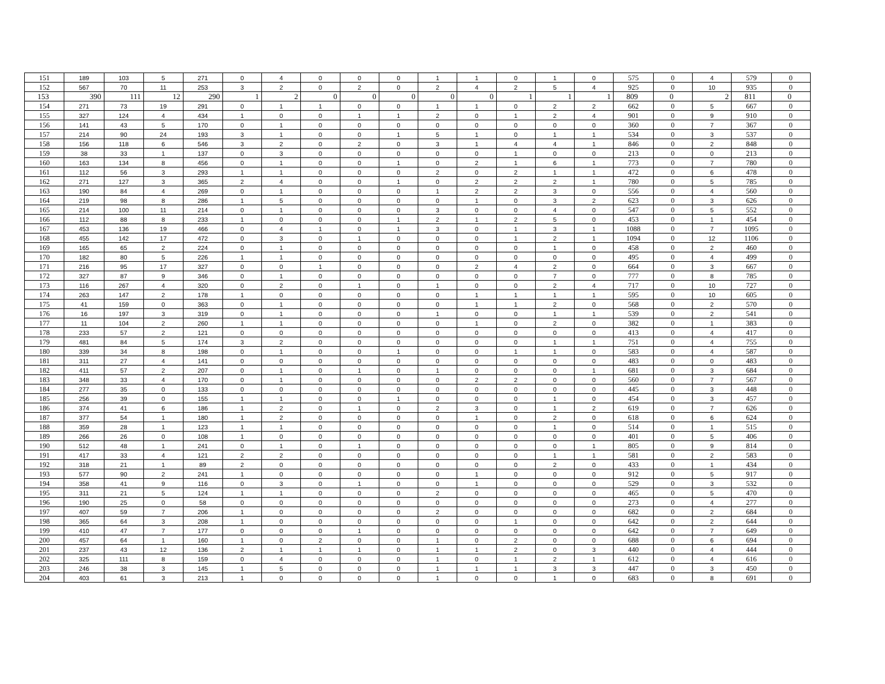| 151 | 189 | 103 | 5 | 271 | 0 | 4 | 0 | 0 | 0 | 1 | 1 | 0 | 1 | 0 | 575 | 0 | 4 | 579 | 0 |
| 152 | 567 | 70 | 11 | 253 | 3 | 2 | 0 | 2 | 0 | 2 | 4 | 2 | 5 | 4 | 925 | 0 | 10 | 935 | 0 |
| 153 | 390 | 111 | 12 | 290 | 1 | 2 | 0 | 0 | 0 | 0 | 0 | 1 | 1 | 1 | 809 | 0 | 2 | 811 | 0 |
| 154 | 271 | 73 | 19 | 291 | 0 | 1 | 1 | 0 | 0 | 1 | 1 | 0 | 2 | 2 | 662 | 0 | 5 | 667 | 0 |
| 155 | 327 | 124 | 4 | 434 | 1 | 0 | 0 | 1 | 1 | 2 | 0 | 1 | 2 | 4 | 901 | 0 | 9 | 910 | 0 |
| 156 | 141 | 43 | 5 | 170 | 0 | 1 | 0 | 0 | 0 | 0 | 0 | 0 | 0 | 0 | 360 | 0 | 7 | 367 | 0 |
| 157 | 214 | 90 | 24 | 193 | 3 | 1 | 0 | 0 | 1 | 5 | 1 | 0 | 1 | 1 | 534 | 0 | 3 | 537 | 0 |
| 158 | 156 | 118 | 6 | 546 | 3 | 2 | 0 | 2 | 0 | 3 | 1 | 4 | 4 | 1 | 846 | 0 | 2 | 848 | 0 |
| 159 | 38 | 33 | 1 | 137 | 0 | 3 | 0 | 0 | 0 | 0 | 0 | 1 | 0 | 0 | 213 | 0 | 0 | 213 | 0 |
| 160 | 163 | 134 | 8 | 456 | 0 | 1 | 0 | 0 | 1 | 0 | 2 | 1 | 6 | 1 | 773 | 0 | 7 | 780 | 0 |
| 161 | 112 | 56 | 3 | 293 | 1 | 1 | 0 | 0 | 0 | 2 | 0 | 2 | 1 | 1 | 472 | 0 | 6 | 478 | 0 |
| 162 | 271 | 127 | 3 | 365 | 2 | 4 | 0 | 0 | 1 | 0 | 2 | 2 | 2 | 1 | 780 | 0 | 5 | 785 | 0 |
| 163 | 190 | 84 | 4 | 269 | 0 | 1 | 0 | 0 | 0 | 1 | 2 | 2 | 3 | 0 | 556 | 0 | 4 | 560 | 0 |
| 164 | 219 | 98 | 8 | 286 | 1 | 5 | 0 | 0 | 0 | 0 | 1 | 0 | 3 | 2 | 623 | 0 | 3 | 626 | 0 |
| 165 | 214 | 100 | 11 | 214 | 0 | 1 | 0 | 0 | 0 | 3 | 0 | 0 | 4 | 0 | 547 | 0 | 5 | 552 | 0 |
| 166 | 112 | 88 | 8 | 233 | 1 | 0 | 0 | 0 | 1 | 2 | 1 | 2 | 5 | 0 | 453 | 0 | 1 | 454 | 0 |
| 167 | 453 | 136 | 19 | 466 | 0 | 4 | 1 | 0 | 1 | 3 | 0 | 1 | 3 | 1 | 1088 | 0 | 7 | 1095 | 0 |
| 168 | 455 | 142 | 17 | 472 | 0 | 3 | 0 | 1 | 0 | 0 | 0 | 1 | 2 | 1 | 1094 | 0 | 12 | 1106 | 0 |
| 169 | 165 | 65 | 2 | 224 | 0 | 1 | 0 | 0 | 0 | 0 | 0 | 0 | 1 | 0 | 458 | 0 | 2 | 460 | 0 |
| 170 | 182 | 80 | 5 | 226 | 1 | 1 | 0 | 0 | 0 | 0 | 0 | 0 | 0 | 0 | 495 | 0 | 4 | 499 | 0 |
| 171 | 216 | 95 | 17 | 327 | 0 | 0 | 1 | 0 | 0 | 0 | 2 | 4 | 2 | 0 | 664 | 0 | 3 | 667 | 0 |
| 172 | 327 | 87 | 9 | 346 | 0 | 1 | 0 | 0 | 0 | 0 | 0 | 0 | 7 | 0 | 777 | 0 | 8 | 785 | 0 |
| 173 | 116 | 267 | 4 | 320 | 0 | 2 | 0 | 1 | 0 | 1 | 0 | 0 | 2 | 4 | 717 | 0 | 10 | 727 | 0 |
| 174 | 263 | 147 | 2 | 178 | 1 | 0 | 0 | 0 | 0 | 0 | 1 | 1 | 1 | 1 | 595 | 0 | 10 | 605 | 0 |
| 175 | 41 | 159 | 0 | 363 | 0 | 1 | 0 | 0 | 0 | 0 | 1 | 1 | 2 | 0 | 568 | 0 | 2 | 570 | 0 |
| 176 | 16 | 197 | 3 | 319 | 0 | 1 | 0 | 0 | 0 | 1 | 0 | 0 | 1 | 1 | 539 | 0 | 2 | 541 | 0 |
| 177 | 11 | 104 | 2 | 260 | 1 | 1 | 0 | 0 | 0 | 0 | 1 | 0 | 2 | 0 | 382 | 0 | 1 | 383 | 0 |
| 178 | 233 | 57 | 2 | 121 | 0 | 0 | 0 | 0 | 0 | 0 | 0 | 0 | 0 | 0 | 413 | 0 | 4 | 417 | 0 |
| 179 | 481 | 84 | 5 | 174 | 3 | 2 | 0 | 0 | 0 | 0 | 0 | 0 | 1 | 1 | 751 | 0 | 4 | 755 | 0 |
| 180 | 339 | 34 | 8 | 198 | 0 | 1 | 0 | 0 | 1 | 0 | 0 | 1 | 1 | 0 | 583 | 0 | 4 | 587 | 0 |
| 181 | 311 | 27 | 4 | 141 | 0 | 0 | 0 | 0 | 0 | 0 | 0 | 0 | 0 | 0 | 483 | 0 | 0 | 483 | 0 |
| 182 | 411 | 57 | 2 | 207 | 0 | 1 | 0 | 1 | 0 | 1 | 0 | 0 | 0 | 1 | 681 | 0 | 3 | 684 | 0 |
| 183 | 348 | 33 | 4 | 170 | 0 | 1 | 0 | 0 | 0 | 0 | 2 | 2 | 0 | 0 | 560 | 0 | 7 | 567 | 0 |
| 184 | 277 | 35 | 0 | 133 | 0 | 0 | 0 | 0 | 0 | 0 | 0 | 0 | 0 | 0 | 445 | 0 | 3 | 448 | 0 |
| 185 | 256 | 39 | 0 | 155 | 1 | 1 | 0 | 0 | 1 | 0 | 0 | 0 | 1 | 0 | 454 | 0 | 3 | 457 | 0 |
| 186 | 374 | 41 | 6 | 186 | 1 | 2 | 0 | 1 | 0 | 2 | 3 | 0 | 1 | 2 | 619 | 0 | 7 | 626 | 0 |
| 187 | 377 | 54 | 1 | 180 | 1 | 2 | 0 | 0 | 0 | 0 | 1 | 0 | 2 | 0 | 618 | 0 | 6 | 624 | 0 |
| 188 | 359 | 28 | 1 | 123 | 1 | 1 | 0 | 0 | 0 | 0 | 0 | 0 | 1 | 0 | 514 | 0 | 1 | 515 | 0 |
| 189 | 266 | 26 | 0 | 108 | 1 | 0 | 0 | 0 | 0 | 0 | 0 | 0 | 0 | 0 | 401 | 0 | 5 | 406 | 0 |
| 190 | 512 | 48 | 1 | 241 | 0 | 1 | 0 | 1 | 0 | 0 | 0 | 0 | 0 | 1 | 805 | 0 | 9 | 814 | 0 |
| 191 | 417 | 33 | 4 | 121 | 2 | 2 | 0 | 0 | 0 | 0 | 0 | 0 | 1 | 1 | 581 | 0 | 2 | 583 | 0 |
| 192 | 318 | 21 | 1 | 89 | 2 | 0 | 0 | 0 | 0 | 0 | 0 | 0 | 2 | 0 | 433 | 0 | 1 | 434 | 0 |
| 193 | 577 | 90 | 2 | 241 | 1 | 0 | 0 | 0 | 0 | 0 | 1 | 0 | 0 | 0 | 912 | 0 | 5 | 917 | 0 |
| 194 | 358 | 41 | 9 | 116 | 0 | 3 | 0 | 1 | 0 | 0 | 1 | 0 | 0 | 0 | 529 | 0 | 3 | 532 | 0 |
| 195 | 311 | 21 | 5 | 124 | 1 | 1 | 0 | 0 | 0 | 2 | 0 | 0 | 0 | 0 | 465 | 0 | 5 | 470 | 0 |
| 196 | 190 | 25 | 0 | 58 | 0 | 0 | 0 | 0 | 0 | 0 | 0 | 0 | 0 | 0 | 273 | 0 | 4 | 277 | 0 |
| 197 | 407 | 59 | 7 | 206 | 1 | 0 | 0 | 0 | 0 | 2 | 0 | 0 | 0 | 0 | 682 | 0 | 2 | 684 | 0 |
| 198 | 365 | 64 | 3 | 208 | 1 | 0 | 0 | 0 | 0 | 0 | 0 | 1 | 0 | 0 | 642 | 0 | 2 | 644 | 0 |
| 199 | 410 | 47 | 7 | 177 | 0 | 0 | 0 | 1 | 0 | 0 | 0 | 0 | 0 | 0 | 642 | 0 | 7 | 649 | 0 |
| 200 | 457 | 64 | 1 | 160 | 1 | 0 | 2 | 0 | 0 | 1 | 0 | 2 | 0 | 0 | 688 | 0 | 6 | 694 | 0 |
| 201 | 237 | 43 | 12 | 136 | 2 | 1 | 1 | 1 | 0 | 1 | 1 | 2 | 0 | 3 | 440 | 0 | 4 | 444 | 0 |
| 202 | 325 | 111 | 8 | 159 | 0 | 4 | 0 | 0 | 0 | 1 | 0 | 1 | 2 | 1 | 612 | 0 | 4 | 616 | 0 |
| 203 | 246 | 38 | 3 | 145 | 1 | 5 | 0 | 0 | 0 | 1 | 1 | 1 | 3 | 3 | 447 | 0 | 3 | 450 | 0 |
| 204 | 403 | 61 | 3 | 213 | 1 | 0 | 0 | 0 | 0 | 1 | 0 | 0 | 1 | 0 | 683 | 0 | 8 | 691 | 0 |